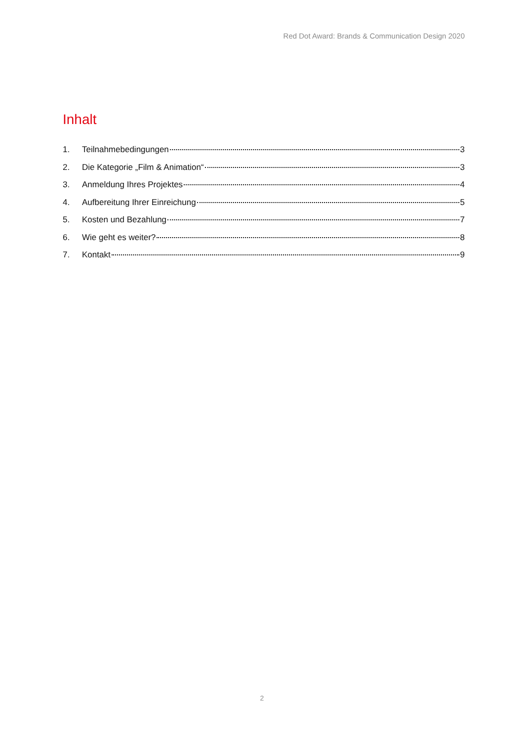Red Dot Award: Brands & Communication Design 2020
Inhalt
1. Teilnahmebedingungen 3
2. Die Kategorie „Film & Animation“ 3
3. Anmeldung Ihres Projektes 4
4. Aufbereitung Ihrer Einreichung 5
5. Kosten und Bezahlung 7
6. Wie geht es weiter? 8
7. Kontakt 9
2